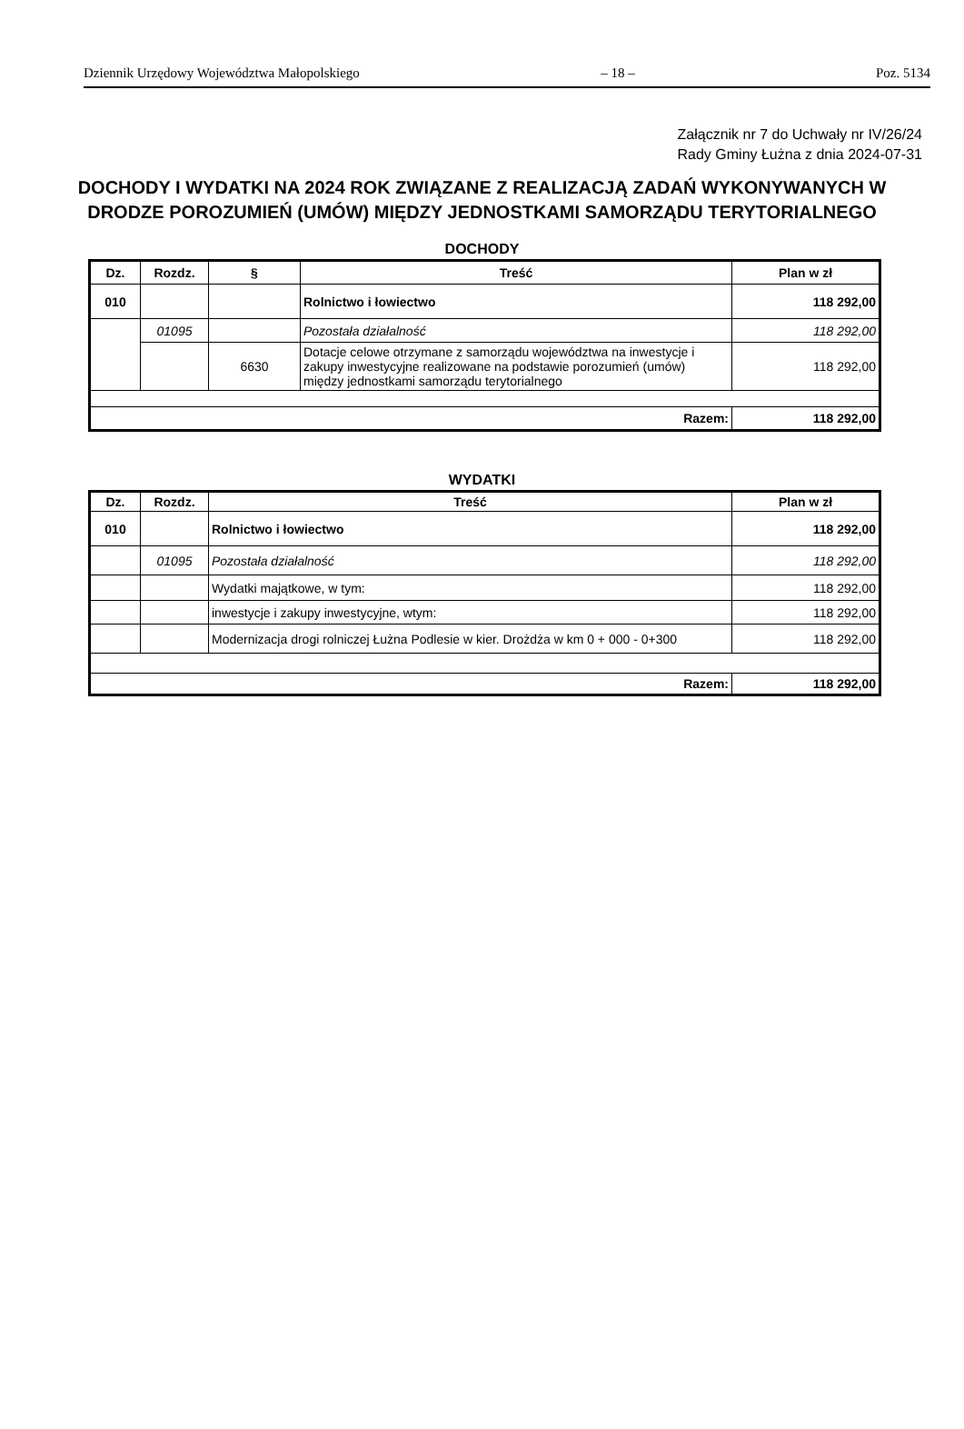Dziennik Urzędowy Województwa Małopolskiego – 18 – Poz. 5134
Załącznik nr 7 do Uchwały nr IV/26/24
Rady Gminy Łużna z dnia 2024-07-31
DOCHODY I WYDATKI NA 2024 ROK ZWIĄZANE Z REALIZACJĄ ZADAŃ WYKONYWANYCH W DRODZE POROZUMIEŃ (UMÓW) MIĘDZY JEDNOSTKAMI SAMORZĄDU TERYTORIALNEGO
DOCHODY
| Dz. | Rozdz. | § | Treść | Plan w zł |
| --- | --- | --- | --- | --- |
| 010 | | | Rolnictwo i łowiectwo | 118 292,00 |
| | 01095 | | Pozostała działalność | 118 292,00 |
| | | 6630 | Dotacje celowe otrzymane z samorządu województwa na inwestycje i zakupy inwestycyjne realizowane na podstawie porozumień (umów) między jednostkami samorządu terytorialnego | 118 292,00 |
| Razem: | | | | 118 292,00 |
WYDATKI
| Dz. | Rozdz. | Treść | Plan w zł |
| --- | --- | --- | --- |
| 010 | | Rolnictwo i łowiectwo | 118 292,00 |
| | 01095 | Pozostała działalność | 118 292,00 |
| | | Wydatki majątkowe, w tym: | 118 292,00 |
| | | inwestycje i zakupy inwestycyjne, wtym: | 118 292,00 |
| | | Modernizacja drogi rolniczej Łużna Podlesie w kier. Drożdża w km 0 + 000 - 0+300 | 118 292,00 |
| Razem: | | | 118 292,00 |